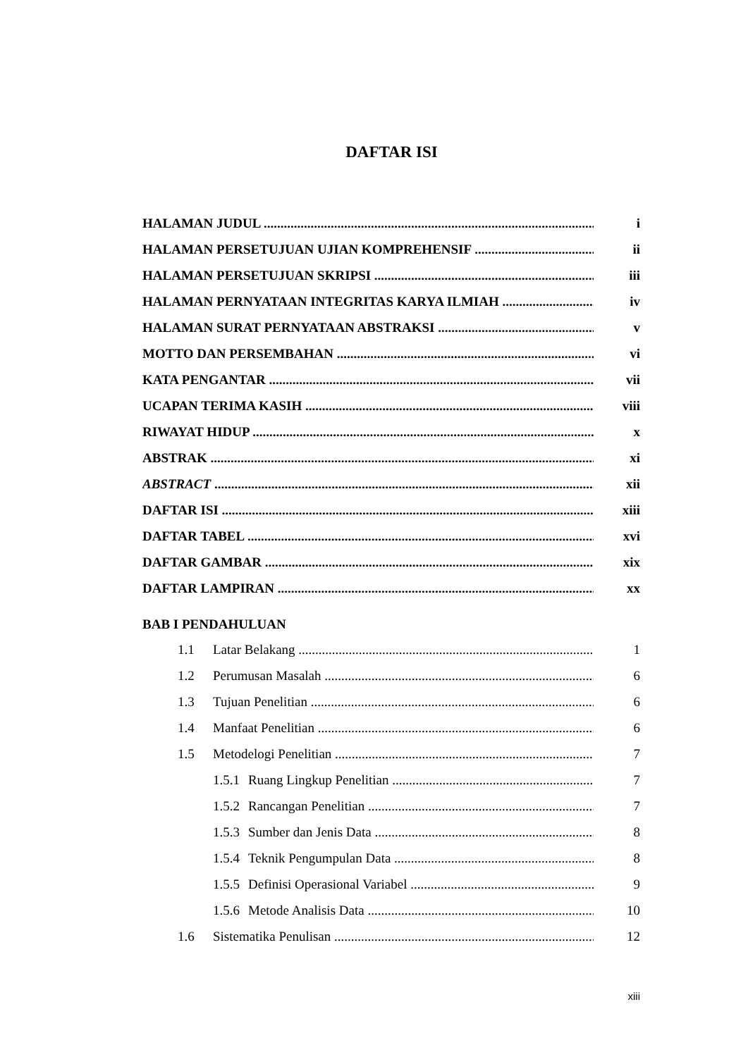DAFTAR ISI
HALAMAN JUDUL i
HALAMAN PERSETUJUAN UJIAN KOMPREHENSIF ii
HALAMAN PERSETUJUAN SKRIPSI iii
HALAMAN PERNYATAAN INTEGRITAS KARYA ILMIAH iv
HALAMAN SURAT PERNYATAAN ABSTRAKSI v
MOTTO DAN PERSEMBAHAN vi
KATA PENGANTAR vii
UCAPAN TERIMA KASIH viii
RIWAYAT HIDUP x
ABSTRAK xi
ABSTRACT xii
DAFTAR ISI xiii
DAFTAR TABEL xvi
DAFTAR GAMBAR xix
DAFTAR LAMPIRAN xx
BAB I PENDAHULUAN
1.1 Latar Belakang 1
1.2 Perumusan Masalah 6
1.3 Tujuan Penelitian 6
1.4 Manfaat Penelitian 6
1.5 Metodelogi Penelitian 7
1.5.1 Ruang Lingkup Penelitian 7
1.5.2 Rancangan Penelitian 7
1.5.3 Sumber dan Jenis Data 8
1.5.4 Teknik Pengumpulan Data 8
1.5.5 Definisi Operasional Variabel 9
1.5.6 Metode Analisis Data 10
1.6 Sistematika Penulisan 12
xiii